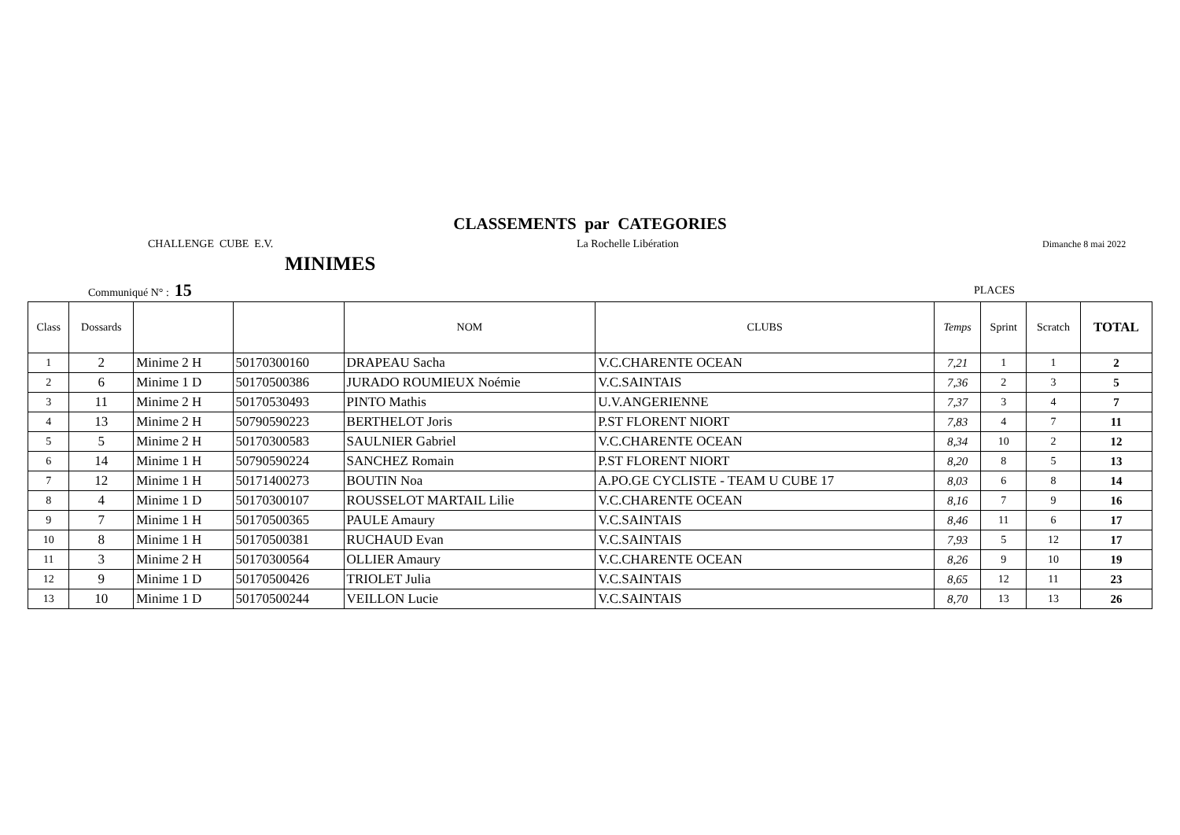CLASSEMENTS par CATEGORIES
CHALLENGE CUBE E.V. La Rochelle Libération Dimanche 8 mai 2022
MINIMES
Communiqué N° : 15 PLACES
| Class | Dossards | | | NOM | CLUBS | Temps | Sprint | Scratch | TOTAL |
| --- | --- | --- | --- | --- | --- | --- | --- | --- | --- |
| 1 | 2 | Minime 2 H | 50170300160 | DRAPEAU Sacha | V.C.CHARENTE OCEAN | 7,21 | 1 | 1 | 2 |
| 2 | 6 | Minime 1 D | 50170500386 | JURADO ROUMIEUX Noémie | V.C.SAINTAIS | 7,36 | 2 | 3 | 5 |
| 3 | 11 | Minime 2 H | 50170530493 | PINTO Mathis | U.V.ANGERIENNE | 7,37 | 3 | 4 | 7 |
| 4 | 13 | Minime 2 H | 50790590223 | BERTHELOT Joris | P.ST FLORENT NIORT | 7,83 | 4 | 7 | 11 |
| 5 | 5 | Minime 2 H | 50170300583 | SAULNIER Gabriel | V.C.CHARENTE OCEAN | 8,34 | 10 | 2 | 12 |
| 6 | 14 | Minime 1 H | 50790590224 | SANCHEZ Romain | P.ST FLORENT NIORT | 8,20 | 8 | 5 | 13 |
| 7 | 12 | Minime 1 H | 50171400273 | BOUTIN Noa | A.PO.GE CYCLISTE - TEAM U CUBE 17 | 8,03 | 6 | 8 | 14 |
| 8 | 4 | Minime 1 D | 50170300107 | ROUSSELOT MARTAIL Lilie | V.C.CHARENTE OCEAN | 8,16 | 7 | 9 | 16 |
| 9 | 7 | Minime 1 H | 50170500365 | PAULE Amaury | V.C.SAINTAIS | 8,46 | 11 | 6 | 17 |
| 10 | 8 | Minime 1 H | 50170500381 | RUCHAUD Evan | V.C.SAINTAIS | 7,93 | 5 | 12 | 17 |
| 11 | 3 | Minime 2 H | 50170300564 | OLLIER Amaury | V.C.CHARENTE OCEAN | 8,26 | 9 | 10 | 19 |
| 12 | 9 | Minime 1 D | 50170500426 | TRIOLET Julia | V.C.SAINTAIS | 8,65 | 12 | 11 | 23 |
| 13 | 10 | Minime 1 D | 50170500244 | VEILLON Lucie | V.C.SAINTAIS | 8,70 | 13 | 13 | 26 |